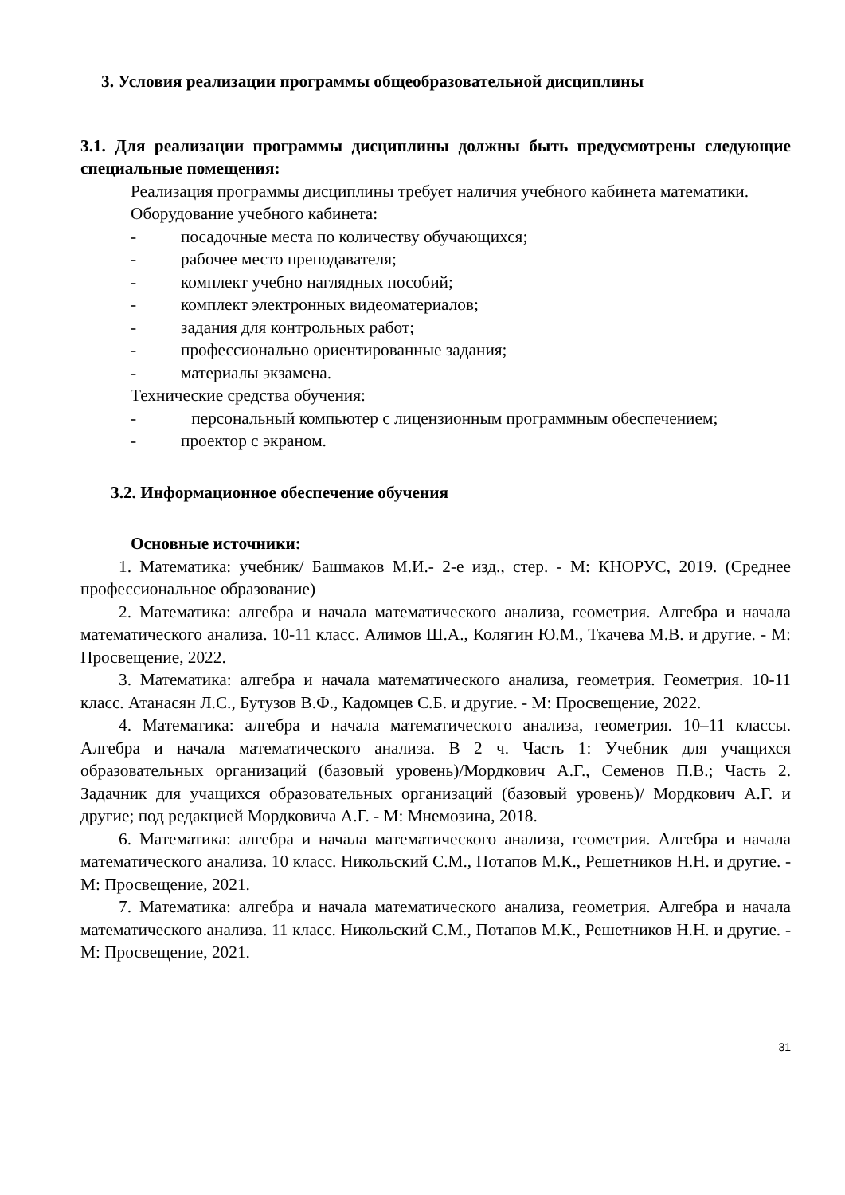3. Условия реализации программы общеобразовательной дисциплины
3.1. Для реализации программы дисциплины должны быть предусмотрены следующие специальные помещения:
Реализация программы дисциплины требует наличия учебного кабинета математики.
Оборудование учебного кабинета:
- посадочные места по количеству обучающихся;
- рабочее место преподавателя;
- комплект учебно наглядных пособий;
- комплект электронных видеоматериалов;
- задания для контрольных работ;
- профессионально ориентированные задания;
- материалы экзамена.
Технические средства обучения:
- персональный компьютер с лицензионным программным обеспечением;
- проектор с экраном.
3.2. Информационное обеспечение обучения
Основные источники:
1. Математика: учебник/ Башмаков М.И.- 2-е изд., стер. - М: КНОРУС, 2019. (Среднее профессиональное образование)
2. Математика: алгебра и начала математического анализа, геометрия. Алгебра и начала математического анализа. 10-11 класс. Алимов Ш.А., Колягин Ю.М., Ткачева М.В. и другие. - М: Просвещение, 2022.
3. Математика: алгебра и начала математического анализа, геометрия. Геометрия. 10-11 класс. Атанасян Л.С., Бутузов В.Ф., Кадомцев С.Б. и другие. - М: Просвещение, 2022.
4. Математика: алгебра и начала математического анализа, геометрия. 10–11 классы. Алгебра и начала математического анализа. В 2 ч. Часть 1: Учебник для учащихся образовательных организаций (базовый уровень)/Мордкович А.Г., Семенов П.В.; Часть 2. Задачник для учащихся образовательных организаций (базовый уровень)/ Мордкович А.Г. и другие; под редакцией Мордковича А.Г. - М: Мнемозина, 2018.
6. Математика: алгебра и начала математического анализа, геометрия. Алгебра и начала математического анализа. 10 класс. Никольский С.М., Потапов М.К., Решетников Н.Н. и другие. - М: Просвещение, 2021.
7. Математика: алгебра и начала математического анализа, геометрия. Алгебра и начала математического анализа. 11 класс. Никольский С.М., Потапов М.К., Решетников Н.Н. и другие. - М: Просвещение, 2021.
31